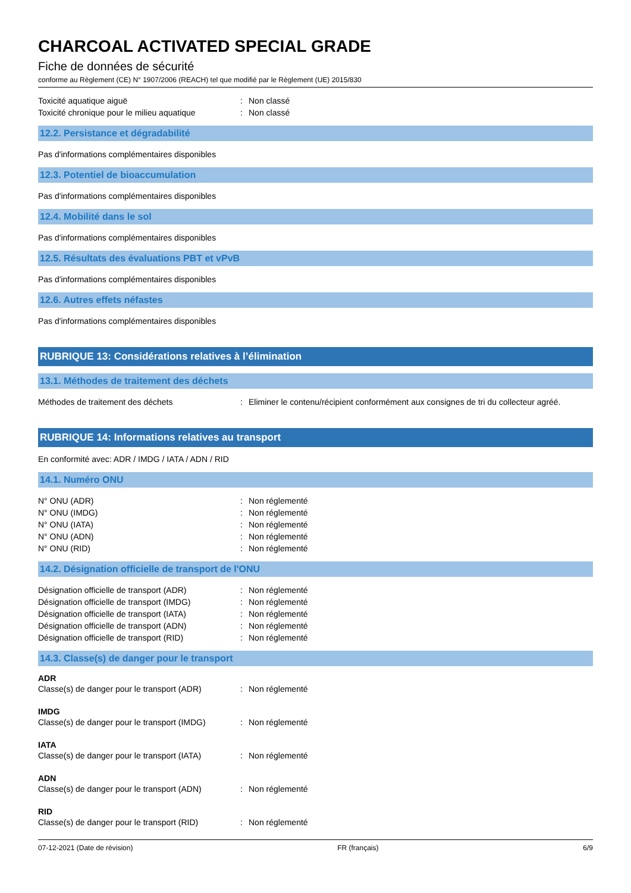CHARCOAL ACTIVATED SPECIAL GRADE
Fiche de données de sécurité
conforme au Règlement (CE) N° 1907/2006 (REACH) tel que modifié par le Règlement (UE) 2015/830
Toxicité aquatique aiguë: Non classé
Toxicité chronique pour le milieu aquatique: Non classé
12.2. Persistance et dégradabilité
Pas d'informations complémentaires disponibles
12.3. Potentiel de bioaccumulation
Pas d'informations complémentaires disponibles
12.4. Mobilité dans le sol
Pas d'informations complémentaires disponibles
12.5. Résultats des évaluations PBT et vPvB
Pas d'informations complémentaires disponibles
12.6. Autres effets néfastes
Pas d'informations complémentaires disponibles
RUBRIQUE 13: Considérations relatives à l’élimination
13.1. Méthodes de traitement des déchets
Méthodes de traitement des déchets: Eliminer le contenu/récipient conformément aux consignes de tri du collecteur agréé.
RUBRIQUE 14: Informations relatives au transport
En conformité avec: ADR / IMDG / IATA / ADN / RID
14.1. Numéro ONU
N° ONU (ADR): Non réglementé
N° ONU (IMDG): Non réglementé
N° ONU (IATA): Non réglementé
N° ONU (ADN): Non réglementé
N° ONU (RID): Non réglementé
14.2. Désignation officielle de transport de l'ONU
Désignation officielle de transport (ADR): Non réglementé
Désignation officielle de transport (IMDG): Non réglementé
Désignation officielle de transport (IATA): Non réglementé
Désignation officielle de transport (ADN): Non réglementé
Désignation officielle de transport (RID): Non réglementé
14.3. Classe(s) de danger pour le transport
ADR
Classe(s) de danger pour le transport (ADR): Non réglementé
IMDG
Classe(s) de danger pour le transport (IMDG): Non réglementé
IATA
Classe(s) de danger pour le transport (IATA): Non réglementé
ADN
Classe(s) de danger pour le transport (ADN): Non réglementé
RID
Classe(s) de danger pour le transport (RID): Non réglementé
07-12-2021 (Date de révision) FR (français) 6/9